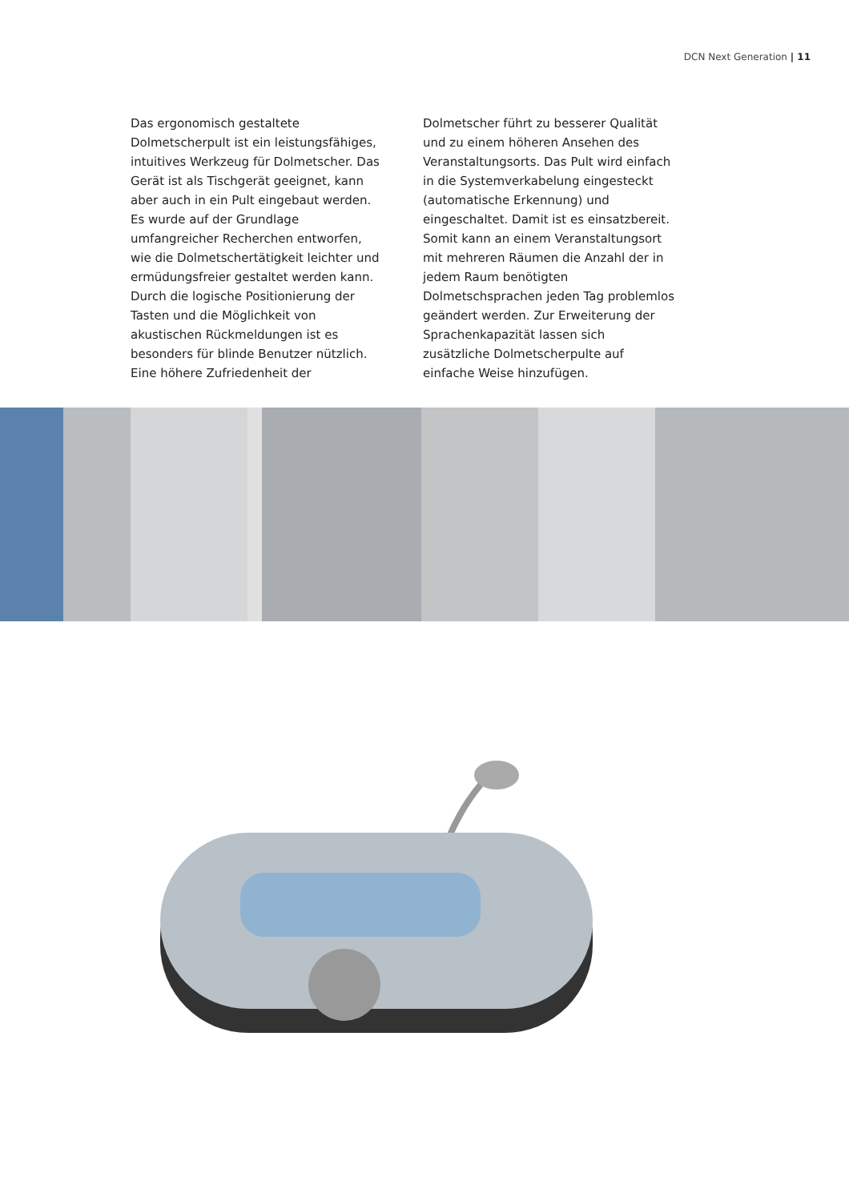DCN Next Generation | 11
Das ergonomisch gestaltete Dolmetscherpult ist ein leistungsfähiges, intuitives Werkzeug für Dolmetscher. Das Gerät ist als Tischgerät geeignet, kann aber auch in ein Pult eingebaut werden. Es wurde auf der Grundlage umfangreicher Recherchen entworfen, wie die Dolmetschertätigkeit leichter und ermüdungsfreier gestaltet werden kann. Durch die logische Positionierung der Tasten und die Möglichkeit von akustischen Rückmeldungen ist es besonders für blinde Benutzer nützlich. Eine höhere Zufriedenheit der
Dolmetscher führt zu besserer Qualität und zu einem höheren Ansehen des Veranstaltungsorts. Das Pult wird einfach in die Systemverkabelung eingesteckt (automatische Erkennung) und eingeschaltet. Damit ist es einsatzbereit. Somit kann an einem Veranstaltungsort mit mehreren Räumen die Anzahl der in jedem Raum benötigten Dolmetschsprachen jeden Tag problemlos geändert werden. Zur Erweiterung der Sprachenkapazität lassen sich zusätzliche Dolmetscherpulte auf einfache Weise hinzufügen.